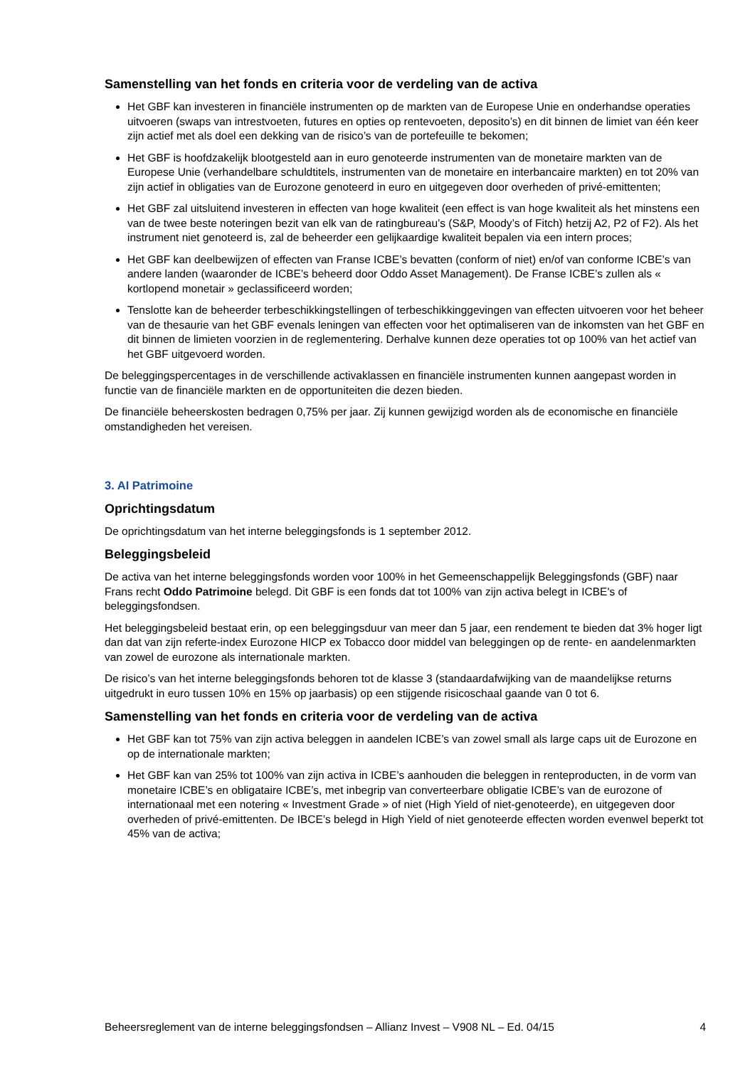Samenstelling van het fonds en criteria voor de verdeling van de activa
Het GBF kan investeren in financiële instrumenten op de markten van de Europese Unie en onderhandse operaties uitvoeren (swaps van intrestvoeten, futures en opties op rentevoeten, deposito’s) en dit binnen de limiet van één keer zijn actief met als doel een dekking van de risico’s van de portefeuille te bekomen;
Het GBF is hoofdzakelijk blootgesteld aan in euro genoteerde instrumenten van de monetaire markten van de Europese Unie (verhandelbare schuldtitels, instrumenten van de monetaire en interbancaire markten) en tot 20% van zijn actief in obligaties van de Eurozone genoteerd in euro en uitgegeven door overheden of privé-emittenten;
Het GBF zal uitsluitend investeren in effecten van hoge kwaliteit (een effect is van hoge kwaliteit als het minstens een van de twee beste noteringen bezit van elk van de ratingbureau’s (S&P, Moody’s of Fitch) hetzij A2, P2 of F2). Als het instrument niet genoteerd is, zal de beheerder een gelijkaardige kwaliteit bepalen via een intern proces;
Het GBF kan deelbewijzen of effecten van Franse ICBE’s bevatten (conform of niet) en/of van conforme ICBE’s van andere landen (waaronder de ICBE’s beheerd door Oddo Asset Management). De Franse ICBE’s zullen als « kortlopend monetair » geclassificeerd worden;
Tenslotte kan de beheerder terbeschikkingstellingen of terbeschikkinggevingen van effecten uitvoeren voor het beheer van de thesaurie van het GBF evenals leningen van effecten voor het optimaliseren van de inkomsten van het GBF en dit binnen de limieten voorzien in de reglementering. Derhalve kunnen deze operaties tot op 100% van het actief van het GBF uitgevoerd worden.
De beleggingspercentages in de verschillende activaklassen en financiële instrumenten kunnen aangepast worden in functie van de financiële markten en de opportuniteiten die dezen bieden.
De financiële beheerskosten bedragen 0,75% per jaar. Zij kunnen gewijzigd worden als de economische en financiële omstandigheden het vereisen.
3. AI Patrimoine
Oprichtingsdatum
De oprichtingsdatum van het interne beleggingsfonds is 1 september 2012.
Beleggingsbeleid
De activa van het interne beleggingsfonds worden voor 100% in het Gemeenschappelijk Beleggingsfonds (GBF) naar Frans recht Oddo Patrimoine belegd. Dit GBF is een fonds dat tot 100% van zijn activa belegt in ICBE's of beleggingsfondsen.
Het beleggingsbeleid bestaat erin, op een beleggingsduur van meer dan 5 jaar, een rendement te bieden dat 3% hoger ligt dan dat van zijn referte-index Eurozone HICP ex Tobacco door middel van beleggingen op de rente- en aandelenmarkten van zowel de eurozone als internationale markten.
De risico’s van het interne beleggingsfonds behoren tot de klasse 3 (standaardafwijking van de maandelijkse returns uitgedrukt in euro tussen 10% en 15% op jaarbasis) op een stijgende risicoschaal gaande van 0 tot 6.
Samenstelling van het fonds en criteria voor de verdeling van de activa
Het GBF kan tot 75% van zijn activa beleggen in aandelen ICBE’s van zowel small als large caps uit de Eurozone en op de internationale markten;
Het GBF kan van 25% tot 100% van zijn activa in ICBE’s aanhouden die beleggen in renteproducten, in de vorm van monetaire ICBE’s en obligataire ICBE’s, met inbegrip van converteerbare obligatie ICBE’s van de eurozone of internationaal met een notering « Investment Grade » of niet (High Yield of niet-genoteerde), en uitgegeven door overheden of privé-emittenten. De IBCE’s belegd in High Yield of niet genoteerde effecten worden evenwel beperkt tot 45% van de activa;
Beheersreglement van de interne beleggingsfondsen – Allianz Invest – V908 NL – Ed. 04/15 4